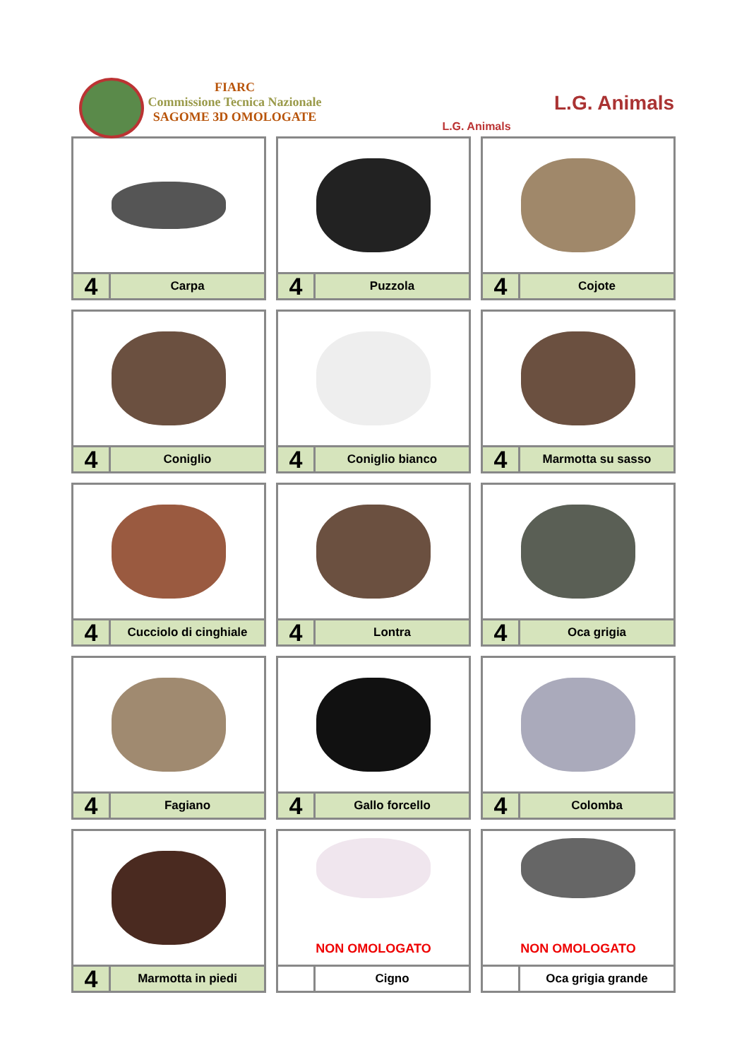FIARC
Commissione Tecnica Nazionale
SAGOME 3D OMOLOGATE
L.G. Animals
L.G. Animals
4
Carpa
4
Puzzola
4
Cojote
4
Coniglio
4
Coniglio bianco
4
Marmotta su sasso
4
Cucciolo di cinghiale
4
Lontra
4
Oca grigia
4
Fagiano
4
Gallo forcello
4
Colomba
4
Marmotta in piedi
NON OMOLOGATO
Cigno
NON OMOLOGATO
Oca grigia grande